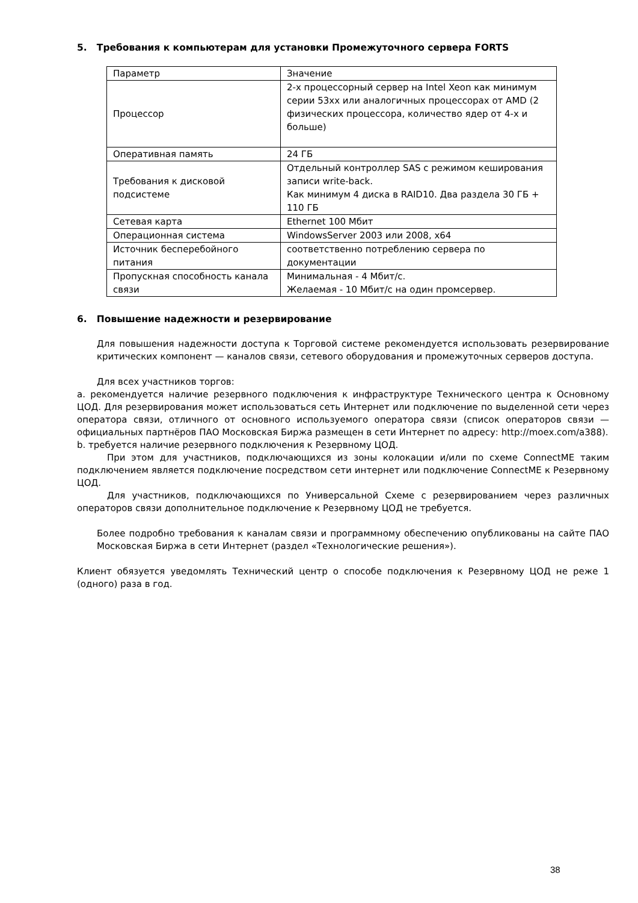5. Требования к компьютерам для установки Промежуточного сервера FORTS
| Параметр | Значение |
| Процессор | 2-х процессорный сервер на Intel Xeon как минимум серии 53xx или аналогичных процессорах от AMD (2 физических процессора, количество ядер от 4-х и больше) |
| Оперативная память | 24 ГБ |
| Требования к дисковой подсистеме | Отдельный контроллер SAS с режимом кеширования записи write-back. Как минимум 4 диска в RAID10. Два раздела 30 ГБ + 110 ГБ |
| Сетевая карта | Ethernet 100 Мбит |
| Операционная система | WindowsServer 2003 или 2008, x64 |
| Источник бесперебойного питания | соответственно потреблению сервера по документации |
| Пропускная способность канала связи | Минимальная - 4 Мбит/с. Желаемая - 10 Мбит/с на один промсервер. |
6. Повышение надежности и резервирование
Для повышения надежности доступа к Торговой системе рекомендуется использовать резервирование критических компонент — каналов связи, сетевого оборудования и промежуточных серверов доступа.
Для всех участников торгов:
a. рекомендуется наличие резервного подключения к инфраструктуре Технического центра к Основному ЦОД. Для резервирования может использоваться сеть Интернет или подключение по выделенной сети через оператора связи, отличного от основного используемого оператора связи (список операторов связи — официальных партнёров ПАО Московская Биржа размещен в сети Интернет по адресу: http://moex.com/a388).
b. требуется наличие резервного подключения к Резервному ЦОД.
При этом для участников, подключающихся из зоны колокации и/или по схеме ConnectME таким подключением является подключение посредством сети интернет или подключение ConnectME к Резервному ЦОД.
Для участников, подключающихся по Универсальной Схеме с резервированием через различных операторов связи дополнительное подключение к Резервному ЦОД не требуется.
Более подробно требования к каналам связи и программному обеспечению опубликованы на сайте ПАО Московская Биржа в сети Интернет (раздел «Технологические решения»).
Клиент обязуется уведомлять Технический центр о способе подключения к Резервному ЦОД не реже 1 (одного) раза в год.
38